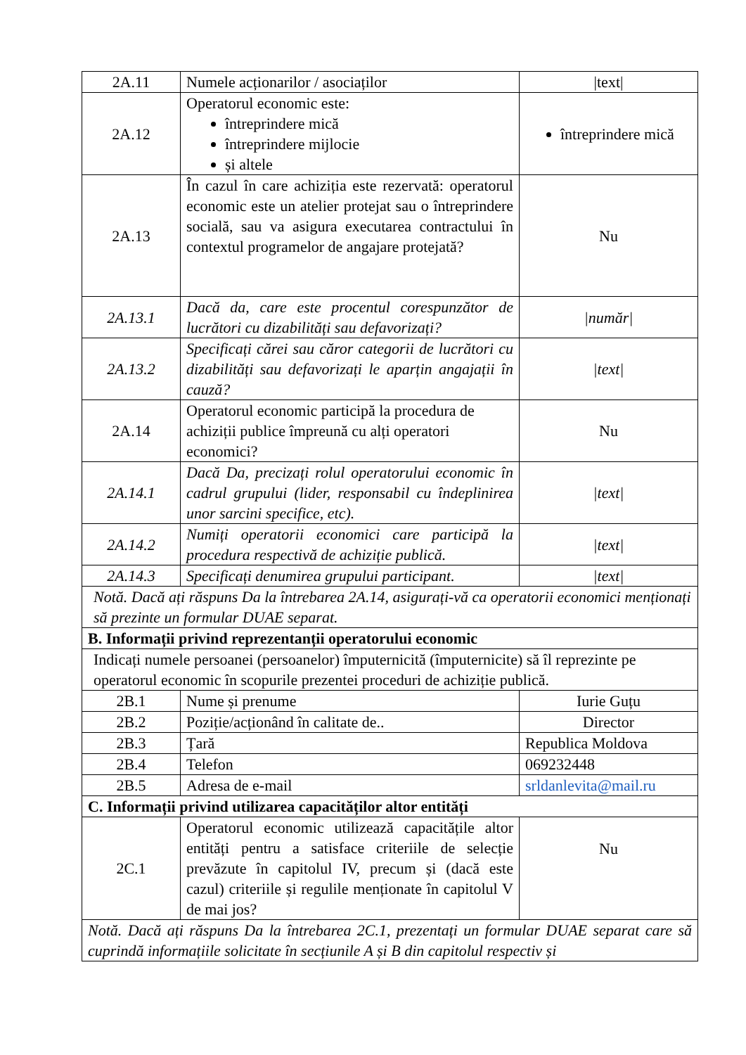| 2A.11 | Numele acționarilor / asociaților | /text/ |
| 2A.12 | Operatorul economic este: întreprindere mică întreprindere mijlocie și altele | întreprindere mică |
| 2A.13 | În cazul în care achiziția este rezervată: operatorul economic este un atelier protejat sau o întreprindere socială, sau va asigura executarea contractului în contextul programelor de angajare protejată? | Nu |
| 2A.13.1 | Dacă da, care este procentul corespunzător de lucrători cu dizabilități sau defavorizați? | /număr/ |
| 2A.13.2 | Specificați cărei sau căror categorii de lucrători cu dizabilități sau defavorizați le aparțin angajații în cauză? | /text/ |
| 2A.14 | Operatorul economic participă la procedura de achiziții publice împreună cu alți operatori economici? | Nu |
| 2A.14.1 | Dacă Da, precizați rolul operatorului economic în cadrul grupului (lider, responsabil cu îndeplinirea unor sarcini specifice, etc). | /text/ |
| 2A.14.2 | Numiți operatorii economici care participă la procedura respectivă de achiziție publică. | /text/ |
| 2A.14.3 | Specificați denumirea grupului participant. | /text/ |
| Notă. Dacă ați răspuns Da la întrebarea 2A.14, asigurați-vă ca operatorii economici menționați să prezinte un formular DUAE separat. | | |
| B. Informații privind reprezentanții operatorului economic | | |
| Indicați numele persoanei (persoanelor) împuternicită (împuternicite) să îl reprezinte pe operatorul economic în scopurile prezentei proceduri de achiziție publică. | | |
| 2B.1 | Nume și prenume | Iurie Guțu |
| 2B.2 | Poziție/acționând în calitate de.. | Director |
| 2B.3 | Țară | Republica Moldova |
| 2B.4 | Telefon | 069232448 |
| 2B.5 | Adresa de e-mail | srldanlevita@mail.ru |
| C. Informații privind utilizarea capacităților altor entități | | |
| 2C.1 | Operatorul economic utilizează capacitățile altor entități pentru a satisface criteriile de selecție prevăzute în capitolul IV, precum și (dacă este cazul) criteriile și regulile menționate în capitolul V de mai jos? | Nu |
| Notă. Dacă ați răspuns Da la întrebarea 2C.1, prezentați un formular DUAE separat care să cuprindă informațiile solicitate în secțiunile A și B din capitolul respectiv și | | |